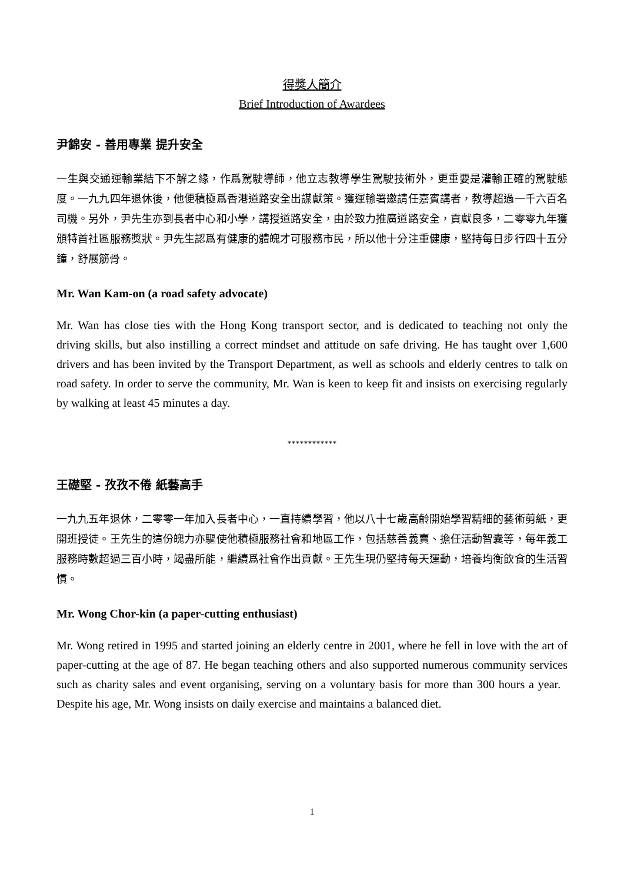得獎人簡介
Brief Introduction of Awardees
尹錦安 - 善用專業 提升安全
一生與交通運輸業結下不解之緣，作爲駕駛導師，他立志教導學生駕駛技術外，更重要是灌輸正確的駕駛態度。一九九四年退休後，他便積極爲香港道路安全出謀獻策。獲運輸署邀請任嘉賓講者，教導超過一千六百名司機。另外，尹先生亦到長者中心和小學，講授道路安全，由於致力推廣道路安全，貢獻良多，二零零九年獲頒特首社區服務獎狀。尹先生認爲有健康的體魄才可服務市民，所以他十分注重健康，堅持每日步行四十五分鐘，舒展筋骨。
Mr. Wan Kam-on (a road safety advocate)
Mr. Wan has close ties with the Hong Kong transport sector, and is dedicated to teaching not only the driving skills, but also instilling a correct mindset and attitude on safe driving. He has taught over 1,600 drivers and has been invited by the Transport Department, as well as schools and elderly centres to talk on road safety. In order to serve the community, Mr. Wan is keen to keep fit and insists on exercising regularly by walking at least 45 minutes a day.
************
王礎堅 - 孜孜不倦 紙藝高手
一九九五年退休，二零零一年加入長者中心，一直持續學習，他以八十七歲高齡開始學習精細的藝術剪紙，更開班授徒。王先生的這份魄力亦驅使他積極服務社會和地區工作，包括慈善義賣、擔任活動智囊等，每年義工服務時數超過三百小時，竭盡所能，繼續爲社會作出貢獻。王先生現仍堅持每天運動，培養均衡飲食的生活習慣。
Mr. Wong Chor-kin (a paper-cutting enthusiast)
Mr. Wong retired in 1995 and started joining an elderly centre in 2001, where he fell in love with the art of paper-cutting at the age of 87. He began teaching others and also supported numerous community services such as charity sales and event organising, serving on a voluntary basis for more than 300 hours a year. Despite his age, Mr. Wong insists on daily exercise and maintains a balanced diet.
1